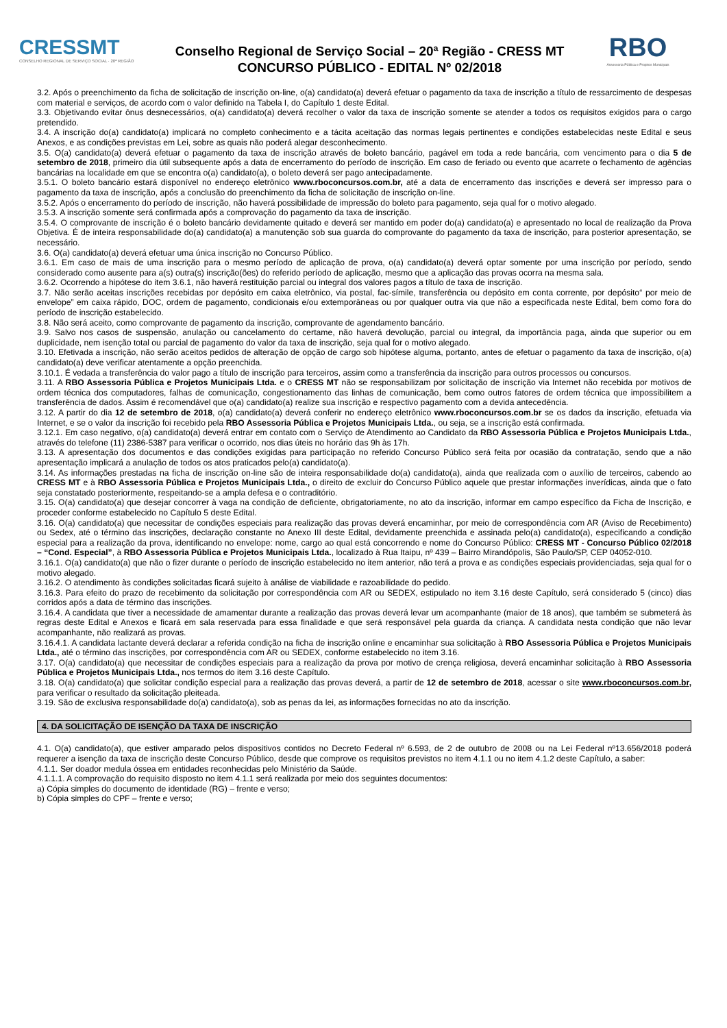CRESSMT
CONSELHO REGIONAL DE SERVIÇO SOCIAL · 20ª REGIÃO
Conselho Regional de Serviço Social – 20ª Região - CRESS MT
CONCURSO PÚBLICO - EDITAL Nº 02/2018
RBO
Assessoria Pública e Projetos Municipais
3.2. Após o preenchimento da ficha de solicitação de inscrição on-line, o(a) candidato(a) deverá efetuar o pagamento da taxa de inscrição a título de ressarcimento de despesas com material e serviços, de acordo com o valor definido na Tabela I, do Capítulo 1 deste Edital.
3.3. Objetivando evitar ônus desnecessários, o(a) candidato(a) deverá recolher o valor da taxa de inscrição somente se atender a todos os requisitos exigidos para o cargo pretendido.
3.4. A inscrição do(a) candidato(a) implicará no completo conhecimento e a tácita aceitação das normas legais pertinentes e condições estabelecidas neste Edital e seus Anexos, e as condições previstas em Lei, sobre as quais não poderá alegar desconhecimento.
3.5. O(a) candidato(a) deverá efetuar o pagamento da taxa de inscrição através de boleto bancário, pagável em toda a rede bancária, com vencimento para o dia 5 de setembro de 2018, primeiro dia útil subsequente após a data de encerramento do período de inscrição. Em caso de feriado ou evento que acarrete o fechamento de agências bancárias na localidade em que se encontra o(a) candidato(a), o boleto deverá ser pago antecipadamente.
3.5.1. O boleto bancário estará disponível no endereço eletrônico www.rboconcursos.com.br, até a data de encerramento das inscrições e deverá ser impresso para o pagamento da taxa de inscrição, após a conclusão do preenchimento da ficha de solicitação de inscrição on-line.
3.5.2. Após o encerramento do período de inscrição, não haverá possibilidade de impressão do boleto para pagamento, seja qual for o motivo alegado.
3.5.3. A inscrição somente será confirmada após a comprovação do pagamento da taxa de inscrição.
3.5.4. O comprovante de inscrição é o boleto bancário devidamente quitado e deverá ser mantido em poder do(a) candidato(a) e apresentado no local de realização da Prova Objetiva. É de inteira responsabilidade do(a) candidato(a) a manutenção sob sua guarda do comprovante do pagamento da taxa de inscrição, para posterior apresentação, se necessário.
3.6. O(a) candidato(a) deverá efetuar uma única inscrição no Concurso Público.
3.6.1. Em caso de mais de uma inscrição para o mesmo período de aplicação de prova, o(a) candidato(a) deverá optar somente por uma inscrição por período, sendo considerado como ausente para a(s) outra(s) inscrição(ões) do referido período de aplicação, mesmo que a aplicação das provas ocorra na mesma sala.
3.6.2. Ocorrendo a hipótese do item 3.6.1, não haverá restituição parcial ou integral dos valores pagos a título de taxa de inscrição.
3.7. Não serão aceitas inscrições recebidas por depósito em caixa eletrônico, via postal, fac-símile, transferência ou depósito em conta corrente, por depósito“ por meio de envelope” em caixa rápido, DOC, ordem de pagamento, condicionais e/ou extemporâneas ou por qualquer outra via que não a especificada neste Edital, bem como fora do período de inscrição estabelecido.
3.8. Não será aceito, como comprovante de pagamento da inscrição, comprovante de agendamento bancário.
3.9. Salvo nos casos de suspensão, anulação ou cancelamento do certame, não haverá devolução, parcial ou integral, da importância paga, ainda que superior ou em duplicidade, nem isenção total ou parcial de pagamento do valor da taxa de inscrição, seja qual for o motivo alegado.
3.10. Efetivada a inscrição, não serão aceitos pedidos de alteração de opção de cargo sob hipótese alguma, portanto, antes de efetuar o pagamento da taxa de inscrição, o(a) candidato(a) deve verificar atentamente a opção preenchida.
3.10.1. É vedada a transferência do valor pago a título de inscrição para terceiros, assim como a transferência da inscrição para outros processos ou concursos.
3.11. A RBO Assessoria Pública e Projetos Municipais Ltda. e o CRESS MT não se responsabilizam por solicitação de inscrição via Internet não recebida por motivos de ordem técnica dos computadores, falhas de comunicação, congestionamento das linhas de comunicação, bem como outros fatores de ordem técnica que impossibilitem a transferência de dados. Assim é recomendável que o(a) candidato(a) realize sua inscrição e respectivo pagamento com a devida antecedência.
3.12. A partir do dia 12 de setembro de 2018, o(a) candidato(a) deverá conferir no endereço eletrônico www.rboconcursos.com.br se os dados da inscrição, efetuada via Internet, e se o valor da inscrição foi recebido pela RBO Assessoria Pública e Projetos Municipais Ltda., ou seja, se a inscrição está confirmada.
3.12.1. Em caso negativo, o(a) candidato(a) deverá entrar em contato com o Serviço de Atendimento ao Candidato da RBO Assessoria Pública e Projetos Municipais Ltda., através do telefone (11) 2386-5387 para verificar o ocorrido, nos dias úteis no horário das 9h às 17h.
3.13. A apresentação dos documentos e das condições exigidas para participação no referido Concurso Público será feita por ocasião da contratação, sendo que a não apresentação implicará a anulação de todos os atos praticados pelo(a) candidato(a).
3.14. As informações prestadas na ficha de inscrição on-line são de inteira responsabilidade do(a) candidato(a), ainda que realizada com o auxílio de terceiros, cabendo ao CRESS MT e à RBO Assessoria Pública e Projetos Municipais Ltda., o direito de excluir do Concurso Público aquele que prestar informações inverídicas, ainda que o fato seja constatado posteriormente, respeitando-se a ampla defesa e o contraditório.
3.15. O(a) candidato(a) que desejar concorrer à vaga na condição de deficiente, obrigatoriamente, no ato da inscrição, informar em campo específico da Ficha de Inscrição, e proceder conforme estabelecido no Capítulo 5 deste Edital.
3.16. O(a) candidato(a) que necessitar de condições especiais para realização das provas deverá encaminhar, por meio de correspondência com AR (Aviso de Recebimento) ou Sedex, até o término das inscrições, declaração constante no Anexo III deste Edital, devidamente preenchida e assinada pelo(a) candidato(a), especificando a condição especial para a realização da prova, identificando no envelope: nome, cargo ao qual está concorrendo e nome do Concurso Público: CRESS MT - Concurso Público 02/2018 – “Cond. Especial”, à RBO Assessoria Pública e Projetos Municipais Ltda., localizado à Rua Itaipu, nº 439 – Bairro Mirandópolis, São Paulo/SP, CEP 04052-010.
3.16.1. O(a) candidato(a) que não o fizer durante o período de inscrição estabelecido no item anterior, não terá a prova e as condições especiais providenciadas, seja qual for o motivo alegado.
3.16.2. O atendimento às condições solicitadas ficará sujeito à análise de viabilidade e razoabilidade do pedido.
3.16.3. Para efeito do prazo de recebimento da solicitação por correspondência com AR ou SEDEX, estipulado no item 3.16 deste Capítulo, será considerado 5 (cinco) dias corridos após a data de término das inscrições.
3.16.4. A candidata que tiver a necessidade de amamentar durante a realização das provas deverá levar um acompanhante (maior de 18 anos), que também se submeterá às regras deste Edital e Anexos e ficará em sala reservada para essa finalidade e que será responsável pela guarda da criança. A candidata nesta condição que não levar acompanhante, não realizará as provas.
3.16.4.1. A candidata lactante deverá declarar a referida condição na ficha de inscrição online e encaminhar sua solicitação à RBO Assessoria Pública e Projetos Municipais Ltda., até o término das inscrições, por correspondência com AR ou SEDEX, conforme estabelecido no item 3.16.
3.17. O(a) candidato(a) que necessitar de condições especiais para a realização da prova por motivo de crença religiosa, deverá encaminhar solicitação à RBO Assessoria Pública e Projetos Municipais Ltda., nos termos do item 3.16 deste Capítulo.
3.18. O(a) candidato(a) que solicitar condição especial para a realização das provas deverá, a partir de 12 de setembro de 2018, acessar o site www.rboconcursos.com.br, para verificar o resultado da solicitação pleiteada.
3.19. São de exclusiva responsabilidade do(a) candidato(a), sob as penas da lei, as informações fornecidas no ato da inscrição.
4. DA SOLICITAÇÃO DE ISENÇÃO DA TAXA DE INSCRIÇÃO
4.1. O(a) candidato(a), que estiver amparado pelos dispositivos contidos no Decreto Federal nº 6.593, de 2 de outubro de 2008 ou na Lei Federal nº13.656/2018 poderá requerer a isenção da taxa de inscrição deste Concurso Público, desde que comprove os requisitos previstos no item 4.1.1 ou no item 4.1.2 deste Capítulo, a saber:
4.1.1. Ser doador medula óssea em entidades reconhecidas pelo Ministério da Saúde.
4.1.1.1. A comprovação do requisito disposto no item 4.1.1 será realizada por meio dos seguintes documentos:
a) Cópia simples do documento de identidade (RG) – frente e verso;
b) Cópia simples do CPF – frente e verso;